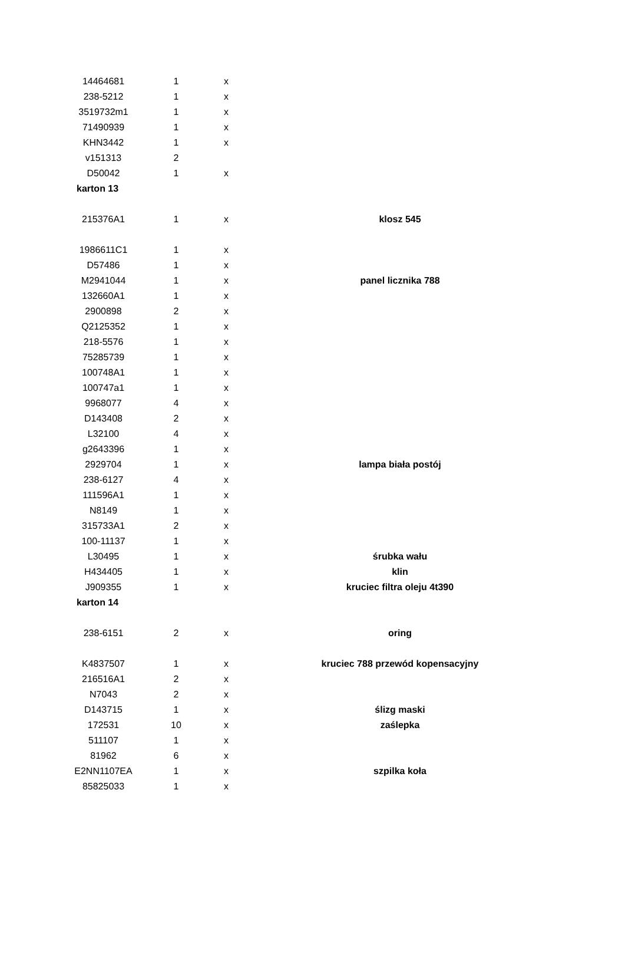| 14464681 | 1 | x | | |
| 238-5212 | 1 | x | | |
| 3519732m1 | 1 | x | | |
| 71490939 | 1 | x | | |
| KHN3442 | 1 | x | | |
| v151313 | 2 | | | |
| D50042 | 1 | x | | |
| karton 13 | | | | |
| 215376A1 | 1 | x | | klosz 545 |
| 1986611C1 | 1 | x | | |
| D57486 | 1 | x | | |
| M2941044 | 1 | x | | panel licznika 788 |
| 132660A1 | 1 | x | | |
| 2900898 | 2 | x | | |
| Q2125352 | 1 | x | | |
| 218-5576 | 1 | x | | |
| 75285739 | 1 | x | | |
| 100748A1 | 1 | x | | |
| 100747a1 | 1 | x | | |
| 9968077 | 4 | x | | |
| D143408 | 2 | x | | |
| L32100 | 4 | x | | |
| g2643396 | 1 | x | | |
| 2929704 | 1 | x | | lampa biała postój |
| 238-6127 | 4 | x | | |
| 111596A1 | 1 | x | | |
| N8149 | 1 | x | | |
| 315733A1 | 2 | x | | |
| 100-11137 | 1 | x | | |
| L30495 | 1 | x | | śrubka wału |
| H434405 | 1 | x | | klin |
| J909355 | 1 | x | | kruciec filtra oleju 4t390 |
| karton 14 | | | | |
| 238-6151 | 2 | x | | oring |
| K4837507 | 1 | x | | kruciec 788 przewód kopensacyjny |
| 216516A1 | 2 | x | | |
| N7043 | 2 | x | | |
| D143715 | 1 | x | | ślizg maski |
| 172531 | 10 | x | | zaślepka |
| 511107 | 1 | x | | |
| 81962 | 6 | x | | |
| E2NN1107EA | 1 | x | | szpilka koła |
| 85825033 | 1 | x | | |